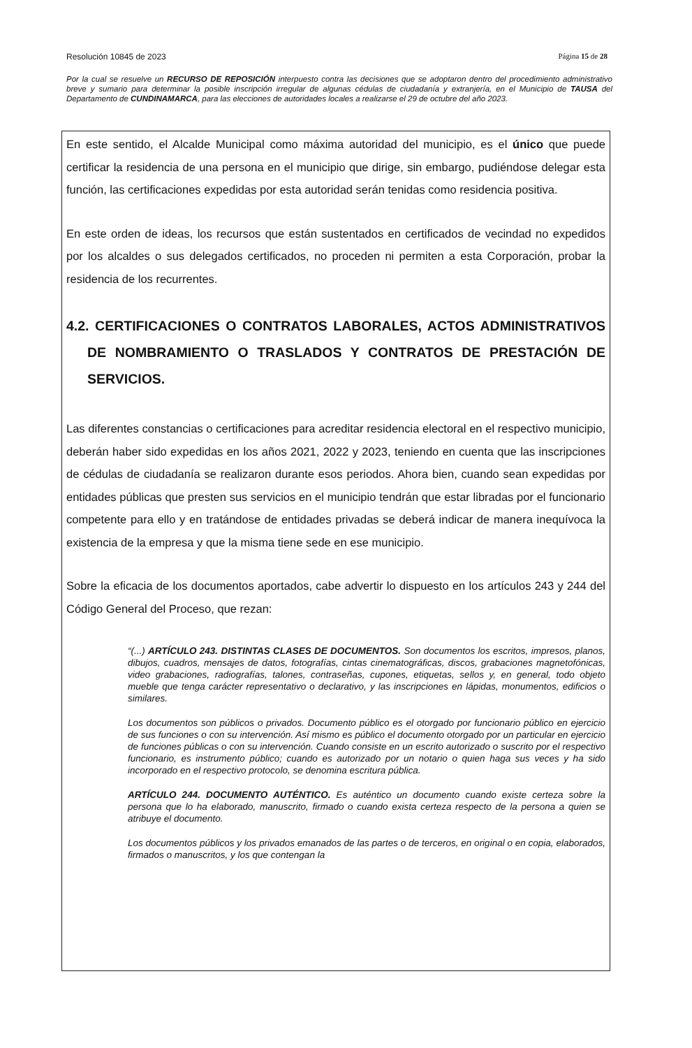Resolución 10845 de 2023 Página 15 de 28
Por la cual se resuelve un RECURSO DE REPOSICIÓN interpuesto contra las decisiones que se adoptaron dentro del procedimiento administrativo breve y sumario para determinar la posible inscripción irregular de algunas cédulas de ciudadanía y extranjería, en el Municipio de TAUSA del Departamento de CUNDINAMARCA, para las elecciones de autoridades locales a realizarse el 29 de octubre del año 2023.
En este sentido, el Alcalde Municipal como máxima autoridad del municipio, es el único que puede certificar la residencia de una persona en el municipio que dirige, sin embargo, pudiéndose delegar esta función, las certificaciones expedidas por esta autoridad serán tenidas como residencia positiva.
En este orden de ideas, los recursos que están sustentados en certificados de vecindad no expedidos por los alcaldes o sus delegados certificados, no proceden ni permiten a esta Corporación, probar la residencia de los recurrentes.
4.2. CERTIFICACIONES O CONTRATOS LABORALES, ACTOS ADMINISTRATIVOS DE NOMBRAMIENTO O TRASLADOS Y CONTRATOS DE PRESTACIÓN DE SERVICIOS.
Las diferentes constancias o certificaciones para acreditar residencia electoral en el respectivo municipio, deberán haber sido expedidas en los años 2021, 2022 y 2023, teniendo en cuenta que las inscripciones de cédulas de ciudadanía se realizaron durante esos periodos. Ahora bien, cuando sean expedidas por entidades públicas que presten sus servicios en el municipio tendrán que estar libradas por el funcionario competente para ello y en tratándose de entidades privadas se deberá indicar de manera inequívoca la existencia de la empresa y que la misma tiene sede en ese municipio.
Sobre la eficacia de los documentos aportados, cabe advertir lo dispuesto en los artículos 243 y 244 del Código General del Proceso, que rezan:
“(...) ARTÍCULO 243. DISTINTAS CLASES DE DOCUMENTOS. Son documentos los escritos, impresos, planos, dibujos, cuadros, mensajes de datos, fotografías, cintas cinematográficas, discos, grabaciones magnetofónicas, video grabaciones, radiografías, talones, contraseñas, cupones, etiquetas, sellos y, en general, todo objeto mueble que tenga carácter representativo o declarativo, y las inscripciones en lápidas, monumentos, edificios o similares.
Los documentos son públicos o privados. Documento público es el otorgado por funcionario público en ejercicio de sus funciones o con su intervención. Así mismo es público el documento otorgado por un particular en ejercicio de funciones públicas o con su intervención. Cuando consiste en un escrito autorizado o suscrito por el respectivo funcionario, es instrumento público; cuando es autorizado por un notario o quien haga sus veces y ha sido incorporado en el respectivo protocolo, se denomina escritura pública.
ARTÍCULO 244. DOCUMENTO AUTÉNTICO. Es auténtico un documento cuando existe certeza sobre la persona que lo ha elaborado, manuscrito, firmado o cuando exista certeza respecto de la persona a quien se atribuye el documento.
Los documentos públicos y los privados emanados de las partes o de terceros, en original o en copia, elaborados, firmados o manuscritos, y los que contengan la